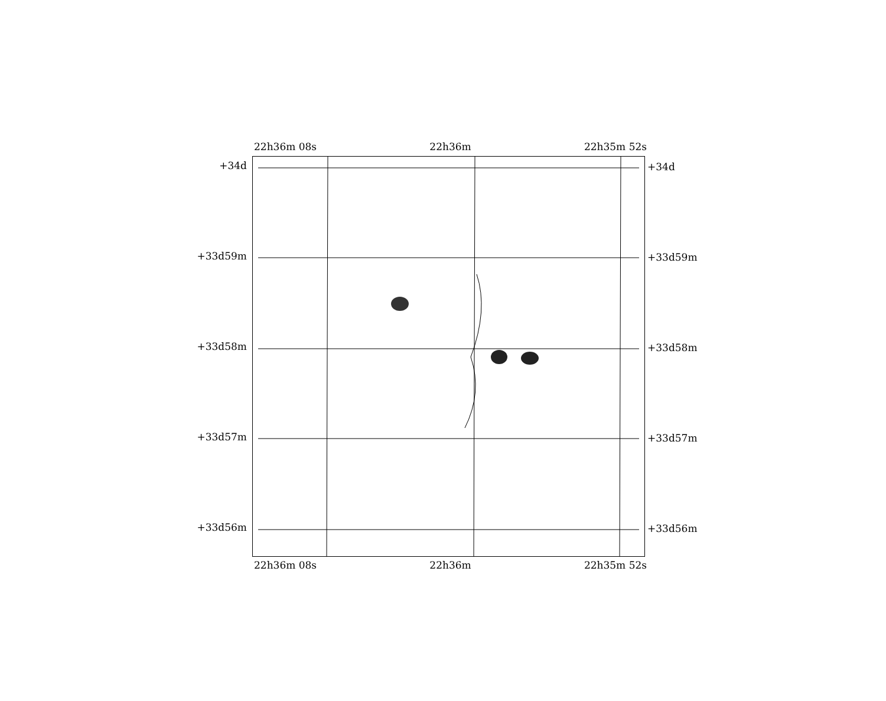22h36m 08s 22h36m 22h35m 52s
+34d
+33d59m
+33d58m
+33d57m
+33d56m
+34d
+33d59m
+33d58m
+33d57m
+33d56m
22h36m 08s 22h36m 22h35m 52s